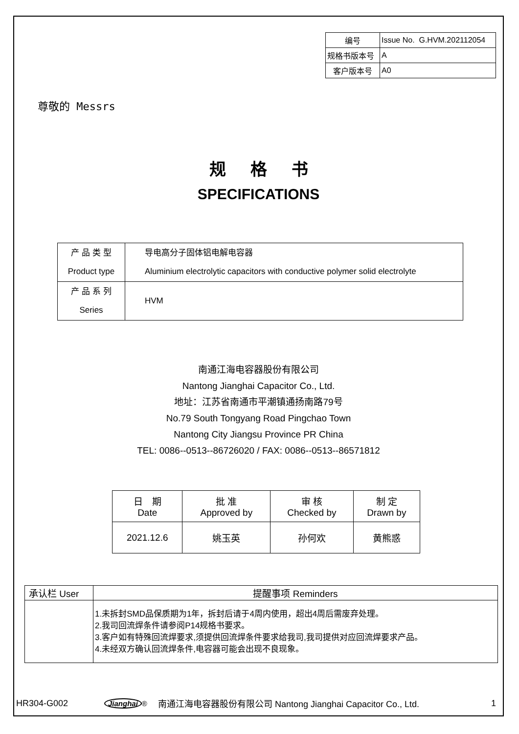| 编号 | Issue No. G.HVM.202112054 |
| 规格书版本号 | A |
| 客户版本号 | A0 |
尊敬的 Messrs
规格书
SPECIFICATIONS
| 产 品 类 型 Product type | 导电高分子固体铝电解电容器 Aluminium electrolytic capacitors with conductive polymer solid electrolyte |
| 产 品 系 列 Series | HVM |
南通江海电容器股份有限公司
Nantong Jianghai Capacitor Co., Ltd.
地址：江苏省南通市平潮镇通扬南路79号
No.79 South Tongyang Road Pingchao Town
Nantong City Jiangsu Province PR China
TEL: 0086--0513--86726020 / FAX: 0086--0513--86571812
| 日 期 Date | 批 准 Approved by | 审 核 Checked by | 制 定 Drawn by |
| --- | --- | --- | --- |
| 2021.12.6 | 姚玉英 | 孙何欢 | 黄熊惑 |
| 承认栏 User | 提醒事项 Reminders |
| --- | --- |
| | 1.未拆封SMD品保质期为1年，拆封后请于4周内使用，超出4周后需废弃处理。 2.我司回流焊条件请参阅P14规格书要求。 3.客户如有特殊回流焊要求,须提供回流焊条件要求给我司,我司提供对应回流焊要求产品。 4.未经双方确认回流焊条件,电容器可能会出现不良现象。 |
HR304-G002 Jianghai<sup>®</sup> 南通江海电容器股份有限公司 Nantong Jianghai Capacitor Co., Ltd. 1